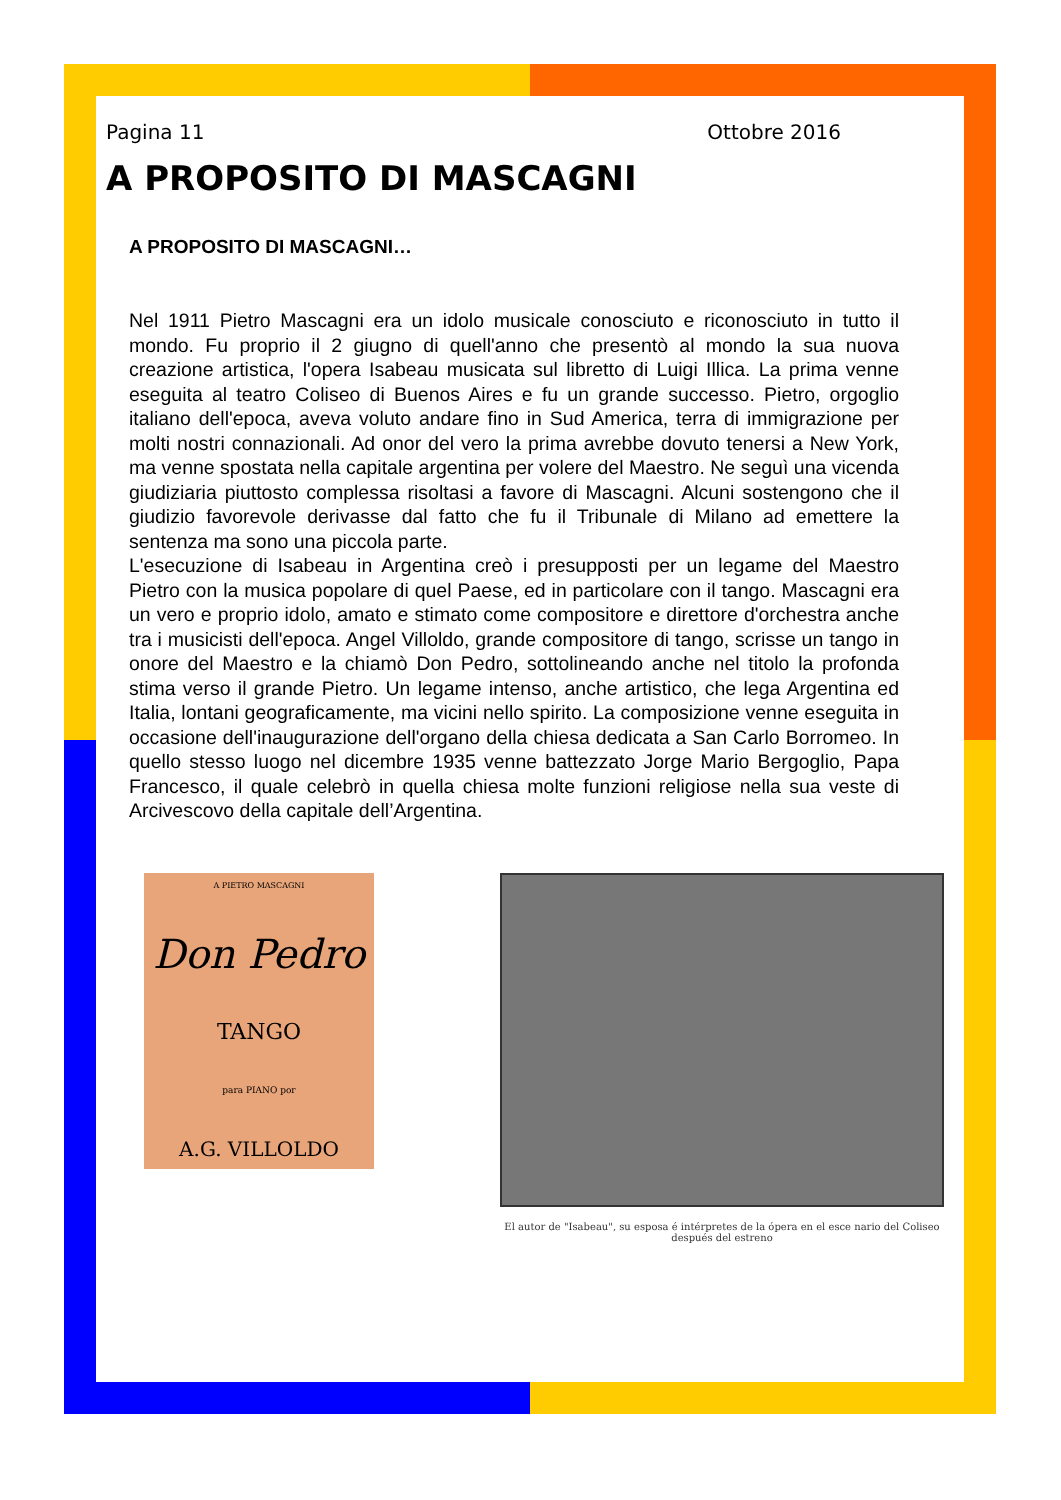Pagina 11 Ottobre 2016
A PROPOSITO DI MASCAGNI
A PROPOSITO DI MASCAGNI…
Nel 1911 Pietro Mascagni era un idolo musicale conosciuto e riconosciuto in tutto il mondo. Fu proprio il 2 giugno di quell'anno che presentò al mondo la sua nuova creazione artistica, l'opera Isabeau musicata sul libretto di Luigi Illica. La prima venne eseguita al teatro Coliseo di Buenos Aires e fu un grande successo. Pietro, orgoglio italiano dell'epoca, aveva voluto andare fino in Sud America, terra di immigrazione per molti nostri connazionali. Ad onor del vero la prima avrebbe dovuto tenersi a New York, ma venne spostata nella capitale argentina per volere del Maestro. Ne seguì una vicenda giudiziaria piuttosto complessa risoltasi a favore di Mascagni. Alcuni sostengono che il giudizio favorevole derivasse dal fatto che fu il Tribunale di Milano ad emettere la sentenza ma sono una piccola parte.
L'esecuzione di Isabeau in Argentina creò i presupposti per un legame del Maestro Pietro con la musica popolare di quel Paese, ed in particolare con il tango. Mascagni era un vero e proprio idolo, amato e stimato come compositore e direttore d'orchestra anche tra i musicisti dell'epoca. Angel Villoldo, grande compositore di tango, scrisse un tango in onore del Maestro e la chiamò Don Pedro, sottolineando anche nel titolo la profonda stima verso il grande Pietro. Un legame intenso, anche artistico, che lega Argentina ed Italia, lontani geograficamente, ma vicini nello spirito. La composizione venne eseguita in occasione dell'inaugurazione dell'organo della chiesa dedicata a San Carlo Borromeo. In quello stesso luogo nel dicembre 1935 venne battezzato Jorge Mario Bergoglio, Papa Francesco, il quale celebrò in quella chiesa molte funzioni religiose nella sua veste di Arcivescovo della capitale dell’Argentina.
A PIETRO MASCAGNI
Don Pedro
TANGO
para PIANO por
A.G. VILLOLDO
El autor de "Isabeau", su esposa é intérpretes de la ópera en el esce nario del Coliseo después del estreno